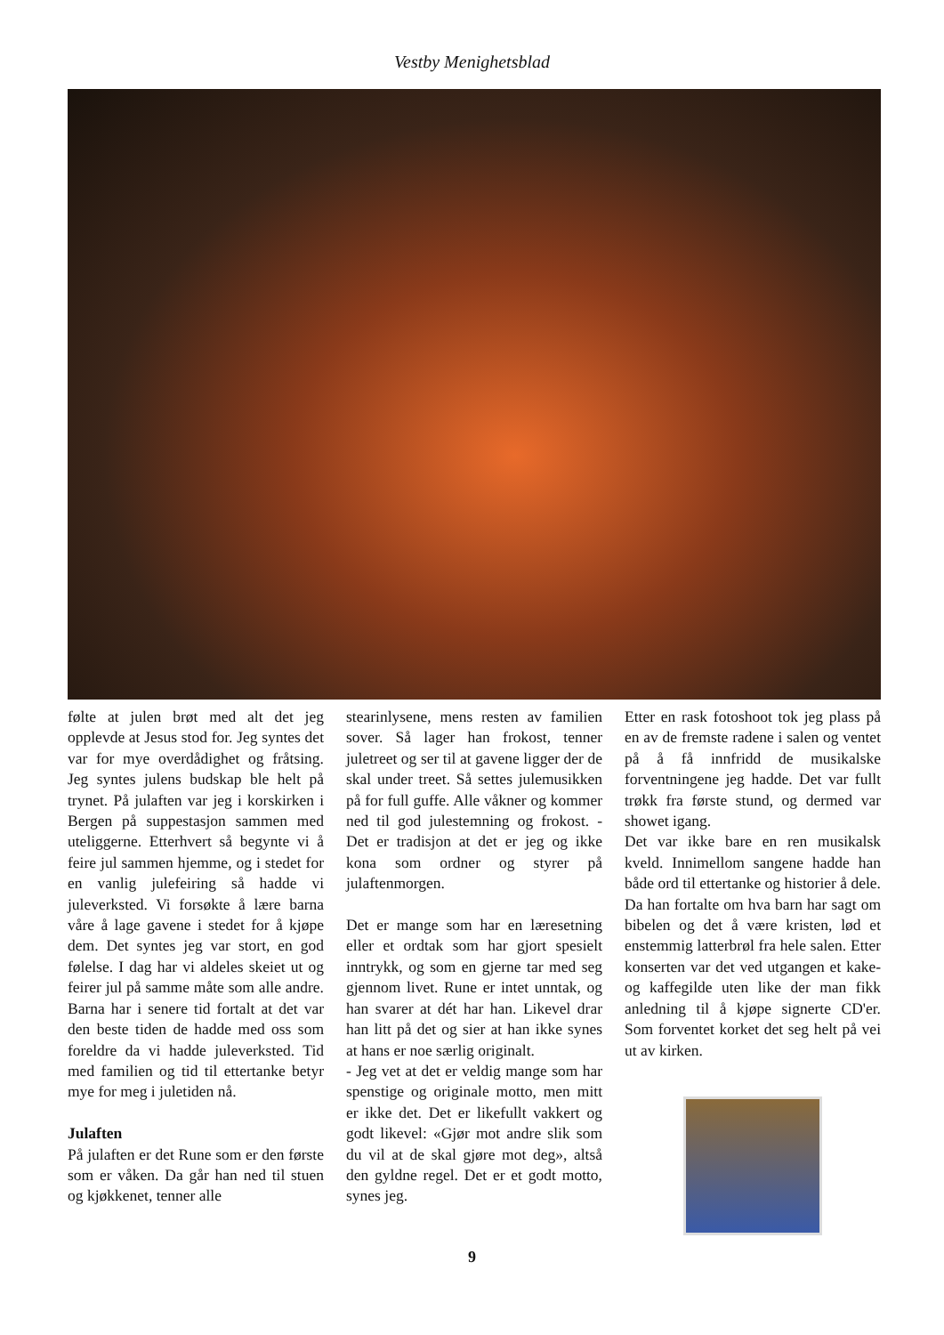Vestby Menighetsblad
følte at julen brøt med alt det jeg opplevde at Jesus stod for. Jeg syntes det var for mye overdådighet og fråtsing. Jeg syntes julens budskap ble helt på trynet. På julaften var jeg i korskirken i Bergen på suppestasjon sammen med uteliggerne. Etterhvert så begynte vi å feire jul sammen hjemme, og i stedet for en vanlig julefeiring så hadde vi juleverksted. Vi forsøkte å lære barna våre å lage gavene i stedet for å kjøpe dem. Det syntes jeg var stort, en god følelse. I dag har vi aldeles skeiet ut og feirer jul på samme måte som alle andre. Barna har i senere tid fortalt at det var den beste tiden de hadde med oss som foreldre da vi hadde juleverksted. Tid med familien og tid til ettertanke betyr mye for meg i juletiden nå.
Julaften
På julaften er det Rune som er den første som er våken. Da går han ned til stuen og kjøkkenet, tenner alle
stearinlysene, mens resten av familien sover. Så lager han frokost, tenner juletreet og ser til at gavene ligger der de skal under treet. Så settes julemusikken på for full guffe. Alle våkner og kommer ned til god julestemning og frokost. - Det er tradisjon at det er jeg og ikke kona som ordner og styrer på julaftenmorgen.
Det er mange som har en læresetning eller et ordtak som har gjort spesielt inntrykk, og som en gjerne tar med seg gjennom livet. Rune er intet unntak, og han svarer at dét har han. Likevel drar han litt på det og sier at han ikke synes at hans er noe særlig originalt.
- Jeg vet at det er veldig mange som har spenstige og originale motto, men mitt er ikke det. Det er likefullt vakkert og godt likevel: «Gjør mot andre slik som du vil at de skal gjøre mot deg», altså den gyldne regel. Det er et godt motto, synes jeg.
Etter en rask fotoshoot tok jeg plass på en av de fremste radene i salen og ventet på å få innfridd de musikalske forventningene jeg hadde. Det var fullt trøkk fra første stund, og dermed var showet igang.
Det var ikke bare en ren musikalsk kveld. Innimellom sangene hadde han både ord til ettertanke og historier å dele. Da han fortalte om hva barn har sagt om bibelen og det å være kristen, lød et enstemmig latterbrøl fra hele salen. Etter konserten var det ved utgangen et kake- og kaffegilde uten like der man fikk anledning til å kjøpe signerte CD'er. Som forventet korket det seg helt på vei ut av kirken.
9